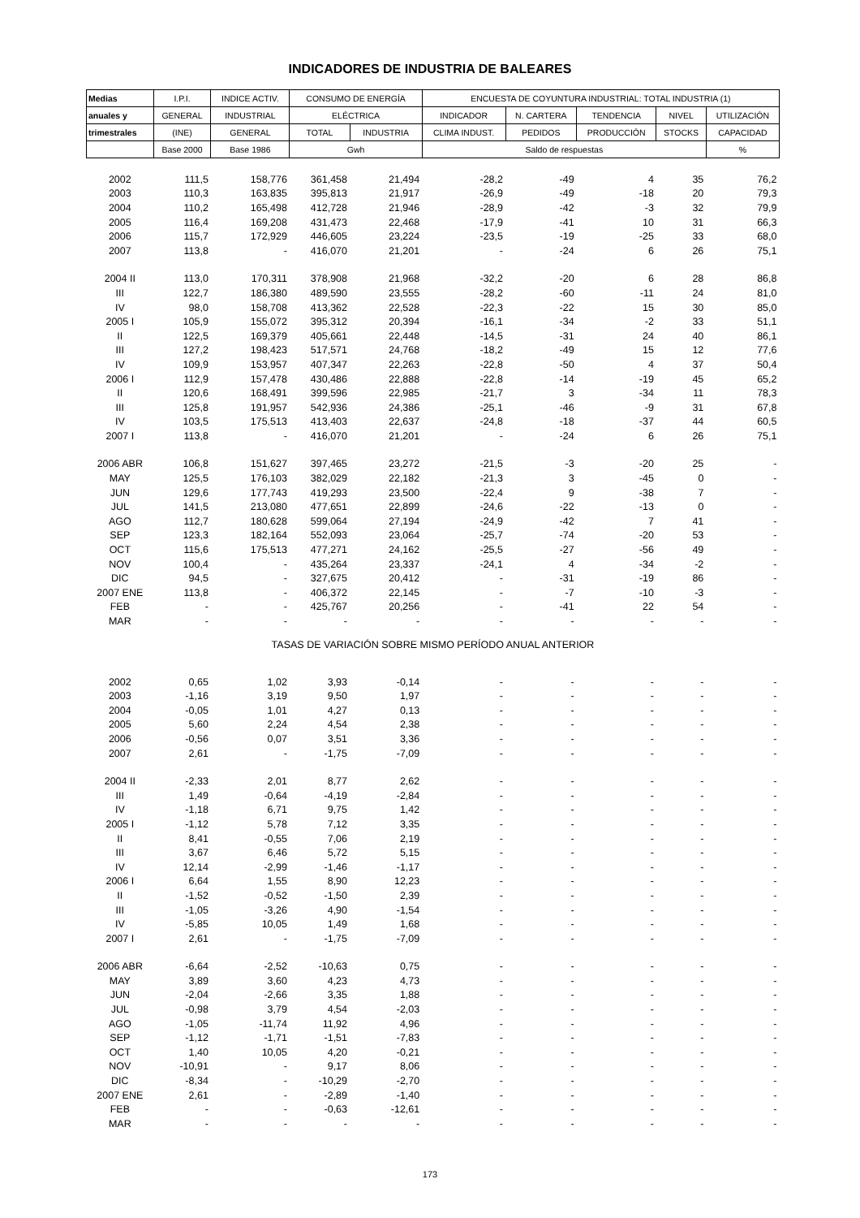INDICADORES DE INDUSTRIA DE BALEARES
| Medias | I.P.I. | INDICE ACTIV. | CONSUMO DE ENERGÍA | | ENCUESTA DE COYUNTURA INDUSTRIAL: TOTAL INDUSTRIA (1) | | | | |
| --- | --- | --- | --- | --- | --- | --- | --- | --- | --- |
| anuales y | GENERAL | INDUSTRIAL | ELÉCTRICA | | INDICADOR | N. CARTERA | TENDENCIA | NIVEL | UTILIZACIÓN |
| trimestrales | (INE) | GENERAL | TOTAL | INDUSTRIA | CLIMA INDUST. | PEDIDOS | PRODUCCIÓN | STOCKS | CAPACIDAD |
| | Base 2000 | Base 1986 | Gwh | | Saldo de respuestas | | | | % |
| 2002 | 111,5 | 158,776 | 361,458 | 21,494 | -28,2 | -49 | 4 | 35 | 76,2 |
| 2003 | 110,3 | 163,835 | 395,813 | 21,917 | -26,9 | -49 | -18 | 20 | 79,3 |
| 2004 | 110,2 | 165,498 | 412,728 | 21,946 | -28,9 | -42 | -3 | 32 | 79,9 |
| 2005 | 116,4 | 169,208 | 431,473 | 22,468 | -17,9 | -41 | 10 | 31 | 66,3 |
| 2006 | 115,7 | 172,929 | 446,605 | 23,224 | -23,5 | -19 | -25 | 33 | 68,0 |
| 2007 | 113,8 | - | 416,070 | 21,201 | - | -24 | 6 | 26 | 75,1 |
| 2004 II | 113,0 | 170,311 | 378,908 | 21,968 | -32,2 | -20 | 6 | 28 | 86,8 |
| III | 122,7 | 186,380 | 489,590 | 23,555 | -28,2 | -60 | -11 | 24 | 81,0 |
| IV | 98,0 | 158,708 | 413,362 | 22,528 | -22,3 | -22 | 15 | 30 | 85,0 |
| 2005 I | 105,9 | 155,072 | 395,312 | 20,394 | -16,1 | -34 | -2 | 33 | 51,1 |
| II | 122,5 | 169,379 | 405,661 | 22,448 | -14,5 | -31 | 24 | 40 | 86,1 |
| III | 127,2 | 198,423 | 517,571 | 24,768 | -18,2 | -49 | 15 | 12 | 77,6 |
| IV | 109,9 | 153,957 | 407,347 | 22,263 | -22,8 | -50 | 4 | 37 | 50,4 |
| 2006 I | 112,9 | 157,478 | 430,486 | 22,888 | -22,8 | -14 | -19 | 45 | 65,2 |
| II | 120,6 | 168,491 | 399,596 | 22,985 | -21,7 | 3 | -34 | 11 | 78,3 |
| III | 125,8 | 191,957 | 542,936 | 24,386 | -25,1 | -46 | -9 | 31 | 67,8 |
| IV | 103,5 | 175,513 | 413,403 | 22,637 | -24,8 | -18 | -37 | 44 | 60,5 |
| 2007 I | 113,8 | - | 416,070 | 21,201 | - | -24 | 6 | 26 | 75,1 |
| 2006 ABR | 106,8 | 151,627 | 397,465 | 23,272 | -21,5 | -3 | -20 | 25 | - |
| MAY | 125,5 | 176,103 | 382,029 | 22,182 | -21,3 | 3 | -45 | 0 | - |
| JUN | 129,6 | 177,743 | 419,293 | 23,500 | -22,4 | 9 | -38 | 7 | - |
| JUL | 141,5 | 213,080 | 477,651 | 22,899 | -24,6 | -22 | -13 | 0 | - |
| AGO | 112,7 | 180,628 | 599,064 | 27,194 | -24,9 | -42 | 7 | 41 | - |
| SEP | 123,3 | 182,164 | 552,093 | 23,064 | -25,7 | -74 | -20 | 53 | - |
| OCT | 115,6 | 175,513 | 477,271 | 24,162 | -25,5 | -27 | -56 | 49 | - |
| NOV | 100,4 | - | 435,264 | 23,337 | -24,1 | 4 | -34 | -2 | - |
| DIC | 94,5 | - | 327,675 | 20,412 | - | -31 | -19 | 86 | - |
| 2007 ENE | 113,8 | - | 406,372 | 22,145 | - | -7 | -10 | -3 | - |
| FEB | - | - | 425,767 | 20,256 | - | -41 | 22 | 54 | - |
| MAR | - | - | - | - | - | - | - | - | - |
| TASAS DE VARIACIÓN SOBRE MISMO PERÍODO ANUAL ANTERIOR | | | | | | | | | |
| 2002 | 0,65 | 1,02 | 3,93 | -0,14 | - | - | - | - | - |
| 2003 | -1,16 | 3,19 | 9,50 | 1,97 | - | - | - | - | - |
| 2004 | -0,05 | 1,01 | 4,27 | 0,13 | - | - | - | - | - |
| 2005 | 5,60 | 2,24 | 4,54 | 2,38 | - | - | - | - | - |
| 2006 | -0,56 | 0,07 | 3,51 | 3,36 | - | - | - | - | - |
| 2007 | 2,61 | - | -1,75 | -7,09 | - | - | - | - | - |
| 2004 II | -2,33 | 2,01 | 8,77 | 2,62 | - | - | - | - | - |
| III | 1,49 | -0,64 | -4,19 | -2,84 | - | - | - | - | - |
| IV | -1,18 | 6,71 | 9,75 | 1,42 | - | - | - | - | - |
| 2005 I | -1,12 | 5,78 | 7,12 | 3,35 | - | - | - | - | - |
| II | 8,41 | -0,55 | 7,06 | 2,19 | - | - | - | - | - |
| III | 3,67 | 6,46 | 5,72 | 5,15 | - | - | - | - | - |
| IV | 12,14 | -2,99 | -1,46 | -1,17 | - | - | - | - | - |
| 2006 I | 6,64 | 1,55 | 8,90 | 12,23 | - | - | - | - | - |
| II | -1,52 | -0,52 | -1,50 | 2,39 | - | - | - | - | - |
| III | -1,05 | -3,26 | 4,90 | -1,54 | - | - | - | - | - |
| IV | -5,85 | 10,05 | 1,49 | 1,68 | - | - | - | - | - |
| 2007 I | 2,61 | - | -1,75 | -7,09 | - | - | - | - | - |
| 2006 ABR | -6,64 | -2,52 | -10,63 | 0,75 | - | - | - | - | - |
| MAY | 3,89 | 3,60 | 4,23 | 4,73 | - | - | - | - | - |
| JUN | -2,04 | -2,66 | 3,35 | 1,88 | - | - | - | - | - |
| JUL | -0,98 | 3,79 | 4,54 | -2,03 | - | - | - | - | - |
| AGO | -1,05 | -11,74 | 11,92 | 4,96 | - | - | - | - | - |
| SEP | -1,12 | -1,71 | -1,51 | -7,83 | - | - | - | - | - |
| OCT | 1,40 | 10,05 | 4,20 | -0,21 | - | - | - | - | - |
| NOV | -10,91 | - | 9,17 | 8,06 | - | - | - | - | - |
| DIC | -8,34 | - | -10,29 | -2,70 | - | - | - | - | - |
| 2007 ENE | 2,61 | - | -2,89 | -1,40 | - | - | - | - | - |
| FEB | - | - | -0,63 | -12,61 | - | - | - | - | - |
| MAR | - | - | - | - | - | - | - | - | - |
173